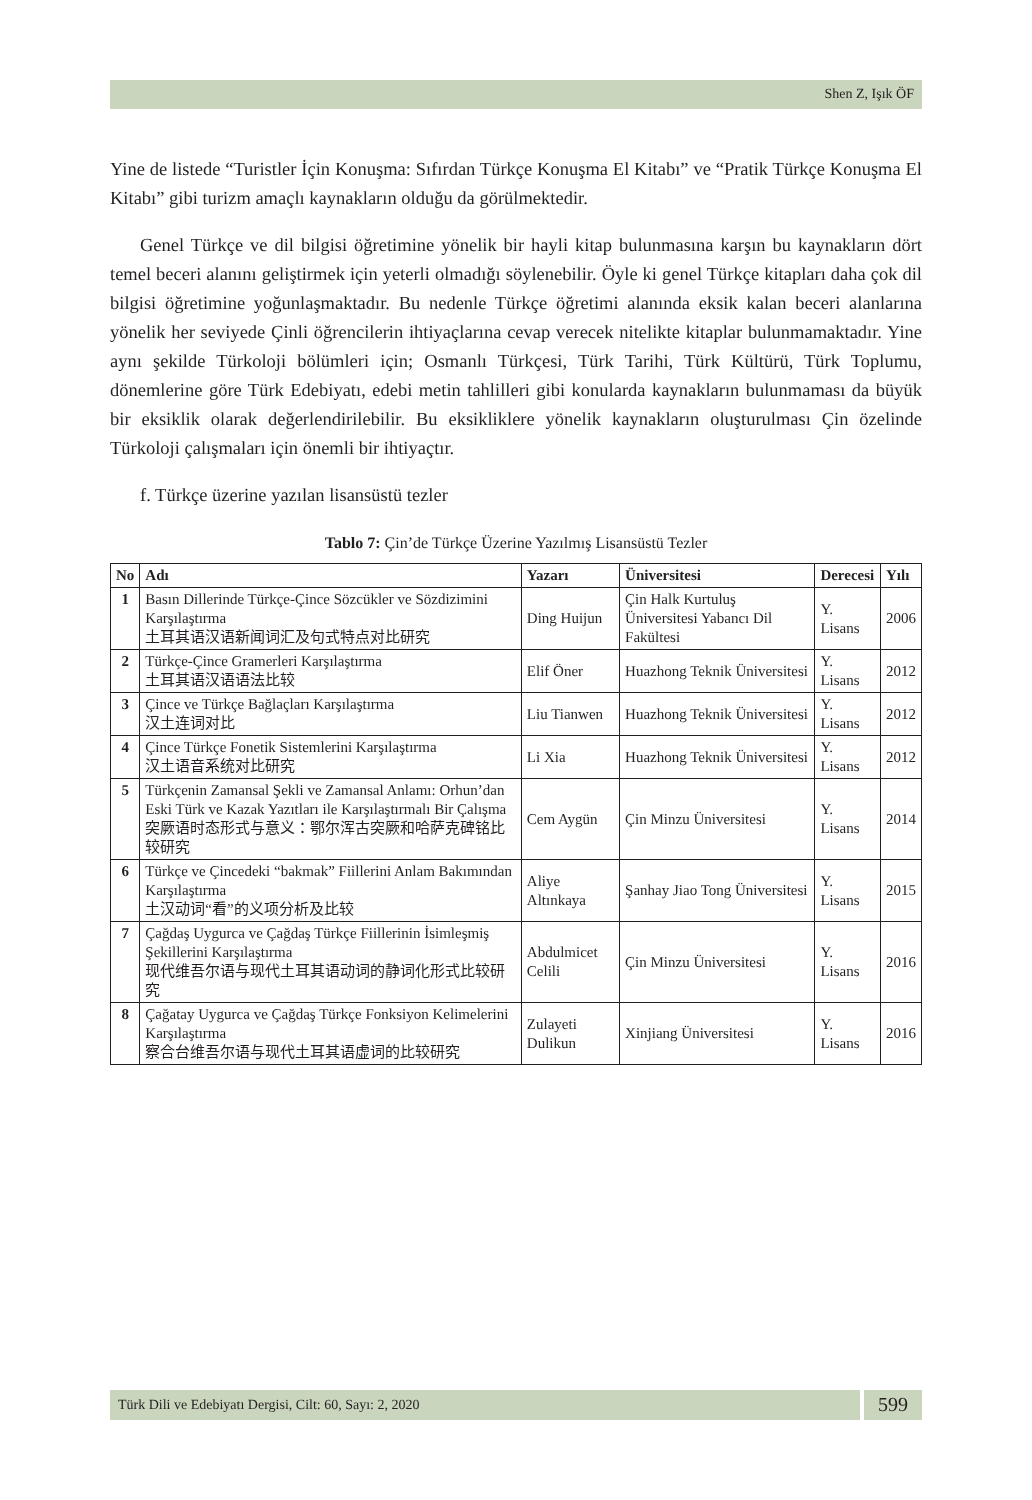Shen Z, Işık ÖF
Yine de listede “Turistler İçin Konuşma: Sıfırdan Türkçe Konuşma El Kitabı” ve “Pratik Türkçe Konuşma El Kitabı” gibi turizm amaçlı kaynakların olduğu da görülmektedir.
Genel Türkçe ve dil bilgisi öğretimine yönelik bir hayli kitap bulunmasına karşın bu kaynakların dört temel beceri alanını geliştirmek için yeterli olmadığı söylenebilir. Öyle ki genel Türkçe kitapları daha çok dil bilgisi öğretimine yoğunlaşmaktadır. Bu nedenle Türkçe öğretimi alanında eksik kalan beceri alanlarına yönelik her seviyede Çinli öğrencilerin ihtiyaçlarına cevap verecek nitelikte kitaplar bulunmamaktadır. Yine aynı şekilde Türkoloji bölümleri için; Osmanlı Türkçesi, Türk Tarihi, Türk Kültürü, Türk Toplumu, dönemlerine göre Türk Edebiyatı, edebi metin tahlilleri gibi konularda kaynakların bulunmaması da büyük bir eksiklik olarak değerlendirilebilir. Bu eksikliklere yönelik kaynakların oluşturulması Çin özelinde Türkoloji çalışmaları için önemli bir ihtiyaçtır.
f. Türkçe üzerine yazılan lisansüstü tezler
Tablo 7: Çin’de Türkçe Üzerine Yazılmış Lisansüstü Tezler
| No | Adı | Yazarı | Üniversitesi | Derecesi | Yılı |
| --- | --- | --- | --- | --- | --- |
| 1 | Basın Dillerinde Türkçe-Çince Sözcükler ve Sözdizimini Karşılaştırma 土耳其语汉语新闻词汇及句式特点对比研究 | Ding Huijun | Çin Halk Kurtuluş Üniversitesi Yabancı Dil Fakültesi | Y. Lisans | 2006 |
| 2 | Türkçe-Çince Gramerleri Karşılaştırma 土耳其语汉语语法比较 | Elif Öner | Huazhong Teknik Üniversitesi | Y. Lisans | 2012 |
| 3 | Çince ve Türkçe Bağlaçları Karşılaştırma 汉土连词对比 | Liu Tianwen | Huazhong Teknik Üniversitesi | Y. Lisans | 2012 |
| 4 | Çince Türkçe Fonetik Sistemlerini Karşılaştırma 汉土语音系统对比研究 | Li Xia | Huazhong Teknik Üniversitesi | Y. Lisans | 2012 |
| 5 | Türkçenin Zamansal Şekli ve Zamansal Anlamı: Orhun’dan Eski Türk ve Kazak Yazıtları ile Karşılaştırmalı Bir Çalışma 突厥语时态形式与意义：鄂尔浑古突厥和哈萨克碑铭比较研究 | Cem Aygün | Çin Minzu Üniversitesi | Y. Lisans | 2014 |
| 6 | Türkçe ve Çincedeki “bakmak” Fiillerini Anlam Bakımından Karşılaştırma 土汉动词“看”的义项分析及比较 | Aliye Altınkaya | Şanhay Jiao Tong Üniversitesi | Y. Lisans | 2015 |
| 7 | Çağdaş Uygurca ve Çağdaş Türkçe Fiillerinin İsimleşmiş Şekillerini Karşılaştırma 现代维吾尔语与现代土耳其语动词的静词化形式比较研究 | Abdulmicet Celili | Çin Minzu Üniversitesi | Y. Lisans | 2016 |
| 8 | Çağatay Uygurca ve Çağdaş Türkçe Fonksiyon Kelimelerini Karşılaştırma 察合台维吾尔语与现代土耳其语虚词的比较研究 | Zulayeti Dulikun | Xinjiang Üniversitesi | Y. Lisans | 2016 |
Türk Dili ve Edebiyatı Dergisi, Cilt: 60, Sayı: 2, 2020
599